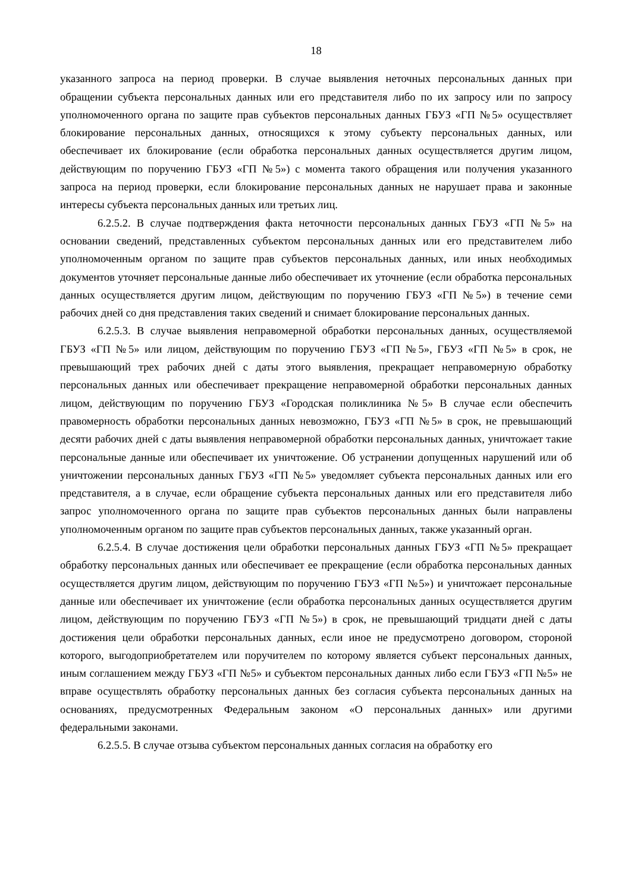18
указанного запроса на период проверки. В случае выявления неточных персональных данных при обращении субъекта персональных данных или его представителя либо по их запросу или по запросу уполномоченного органа по защите прав субъектов персональных данных ГБУЗ «ГП №5» осуществляет блокирование персональных данных, относящихся к этому субъекту персональных данных, или обеспечивает их блокирование (если обработка персональных данных осуществляется другим лицом, действующим по поручению ГБУЗ «ГП №5») с момента такого обращения или получения указанного запроса на период проверки, если блокирование персональных данных не нарушает права и законные интересы субъекта персональных данных или третьих лиц.
6.2.5.2. В случае подтверждения факта неточности персональных данных ГБУЗ «ГП №5» на основании сведений, представленных субъектом персональных данных или его представителем либо уполномоченным органом по защите прав субъектов персональных данных, или иных необходимых документов уточняет персональные данные либо обеспечивает их уточнение (если обработка персональных данных осуществляется другим лицом, действующим по поручению ГБУЗ «ГП №5») в течение семи рабочих дней со дня представления таких сведений и снимает блокирование персональных данных.
6.2.5.3. В случае выявления неправомерной обработки персональных данных, осуществляемой ГБУЗ «ГП №5» или лицом, действующим по поручению ГБУЗ «ГП №5», ГБУЗ «ГП №5» в срок, не превышающий трех рабочих дней с даты этого выявления, прекращает неправомерную обработку персональных данных или обеспечивает прекращение неправомерной обработки персональных данных лицом, действующим по поручению ГБУЗ «Городская поликлиника №5» В случае если обеспечить правомерность обработки персональных данных невозможно, ГБУЗ «ГП №5» в срок, не превышающий десяти рабочих дней с даты выявления неправомерной обработки персональных данных, уничтожает такие персональные данные или обеспечивает их уничтожение. Об устранении допущенных нарушений или об уничтожении персональных данных ГБУЗ «ГП №5» уведомляет субъекта персональных данных или его представителя, а в случае, если обращение субъекта персональных данных или его представителя либо запрос уполномоченного органа по защите прав субъектов персональных данных были направлены уполномоченным органом по защите прав субъектов персональных данных, также указанный орган.
6.2.5.4. В случае достижения цели обработки персональных данных ГБУЗ «ГП №5» прекращает обработку персональных данных или обеспечивает ее прекращение (если обработка персональных данных осуществляется другим лицом, действующим по поручению ГБУЗ «ГП №5») и уничтожает персональные данные или обеспечивает их уничтожение (если обработка персональных данных осуществляется другим лицом, действующим по поручению ГБУЗ «ГП №5») в срок, не превышающий тридцати дней с даты достижения цели обработки персональных данных, если иное не предусмотрено договором, стороной которого, выгодоприобретателем или поручителем по которому является субъект персональных данных, иным соглашением между ГБУЗ «ГП №5» и субъектом персональных данных либо если ГБУЗ «ГП №5» не вправе осуществлять обработку персональных данных без согласия субъекта персональных данных на основаниях, предусмотренных Федеральным законом «О персональных данных» или другими федеральными законами.
6.2.5.5. В случае отзыва субъектом персональных данных согласия на обработку его